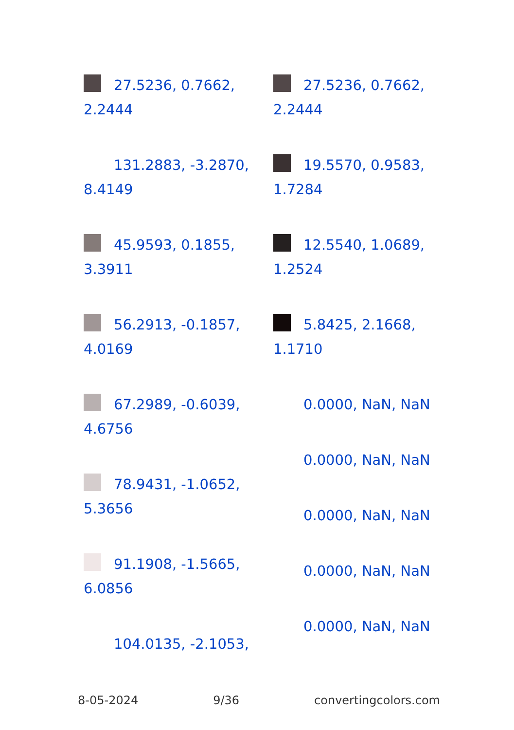27.5236, 0.7662, 2.2444
131.2883, -3.2870, 8.4149
45.9593, 0.1855, 3.3911
56.2913, -0.1857, 4.0169
67.2989, -0.6039, 4.6756
78.9431, -1.0652, 5.3656
91.1908, -1.5665, 6.0856
104.0135, -2.1053,
27.5236, 0.7662, 2.2444
19.5570, 0.9583, 1.7284
12.5540, 1.0689, 1.2524
5.8425, 2.1668, 1.1710
0.0000, NaN, NaN
0.0000, NaN, NaN
0.0000, NaN, NaN
0.0000, NaN, NaN
0.0000, NaN, NaN
8-05-2024 9/36 convertingcolors.com